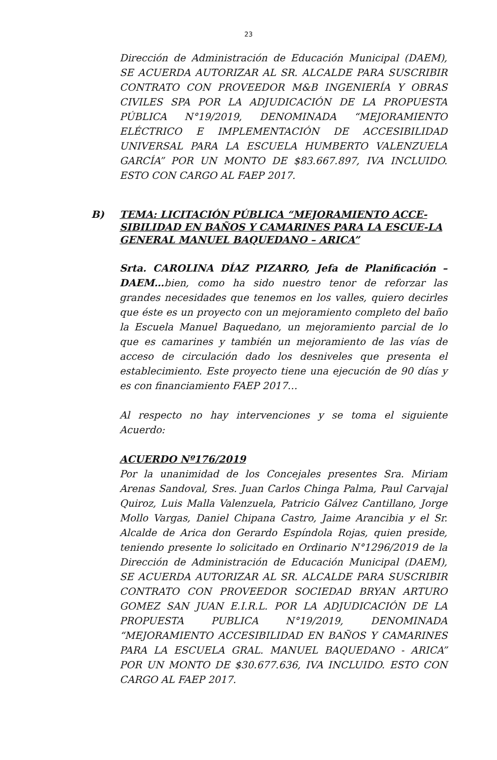23
Dirección de Administración de Educación Municipal (DAEM), SE ACUERDA AUTORIZAR AL SR. ALCALDE PARA SUSCRIBIR CONTRATO CON PROVEEDOR M&B INGENIERÍA Y OBRAS CIVILES SPA POR LA ADJUDICACIÓN DE LA PROPUESTA PÚBLICA N°19/2019, DENOMINADA “MEJORAMIENTO ELÉCTRICO E IMPLEMENTACIÓN DE ACCESIBILIDAD UNIVERSAL PARA LA ESCUELA HUMBERTO VALENZUELA GARCÍA” POR UN MONTO DE $83.667.897, IVA INCLUIDO. ESTO CON CARGO AL FAEP 2017.
B) TEMA: LICITACIÓN PÚBLICA “MEJORAMIENTO ACCE-SIBILIDAD EN BAÑOS Y CAMARINES PARA LA ESCUE-LA GENERAL MANUEL BAQUEDANO – ARICA”
Srta. CAROLINA DÍAZ PIZARRO, Jefa de Planificación – DAEM…bien, como ha sido nuestro tenor de reforzar las grandes necesidades que tenemos en los valles, quiero decirles que éste es un proyecto con un mejoramiento completo del baño la Escuela Manuel Baquedano, un mejoramiento parcial de lo que es camarines y también un mejoramiento de las vías de acceso de circulación dado los desniveles que presenta el establecimiento. Este proyecto tiene una ejecución de 90 días y es con financiamiento FAEP 2017…
Al respecto no hay intervenciones y se toma el siguiente Acuerdo:
ACUERDO Nº176/2019
Por la unanimidad de los Concejales presentes Sra. Miriam Arenas Sandoval, Sres. Juan Carlos Chinga Palma, Paul Carvajal Quiroz, Luis Malla Valenzuela, Patricio Gálvez Cantillano, Jorge Mollo Vargas, Daniel Chipana Castro, Jaime Arancibia y el Sr. Alcalde de Arica don Gerardo Espíndola Rojas, quien preside, teniendo presente lo solicitado en Ordinario N°1296/2019 de la Dirección de Administración de Educación Municipal (DAEM), SE ACUERDA AUTORIZAR AL SR. ALCALDE PARA SUSCRIBIR CONTRATO CON PROVEEDOR SOCIEDAD BRYAN ARTURO GOMEZ SAN JUAN E.I.R.L. POR LA ADJUDICACIÓN DE LA PROPUESTA PUBLICA N°19/2019, DENOMINADA “MEJORAMIENTO ACCESIBILIDAD EN BAÑOS Y CAMARINES PARA LA ESCUELA GRAL. MANUEL BAQUEDANO - ARICA” POR UN MONTO DE $30.677.636, IVA INCLUIDO. ESTO CON CARGO AL FAEP 2017.